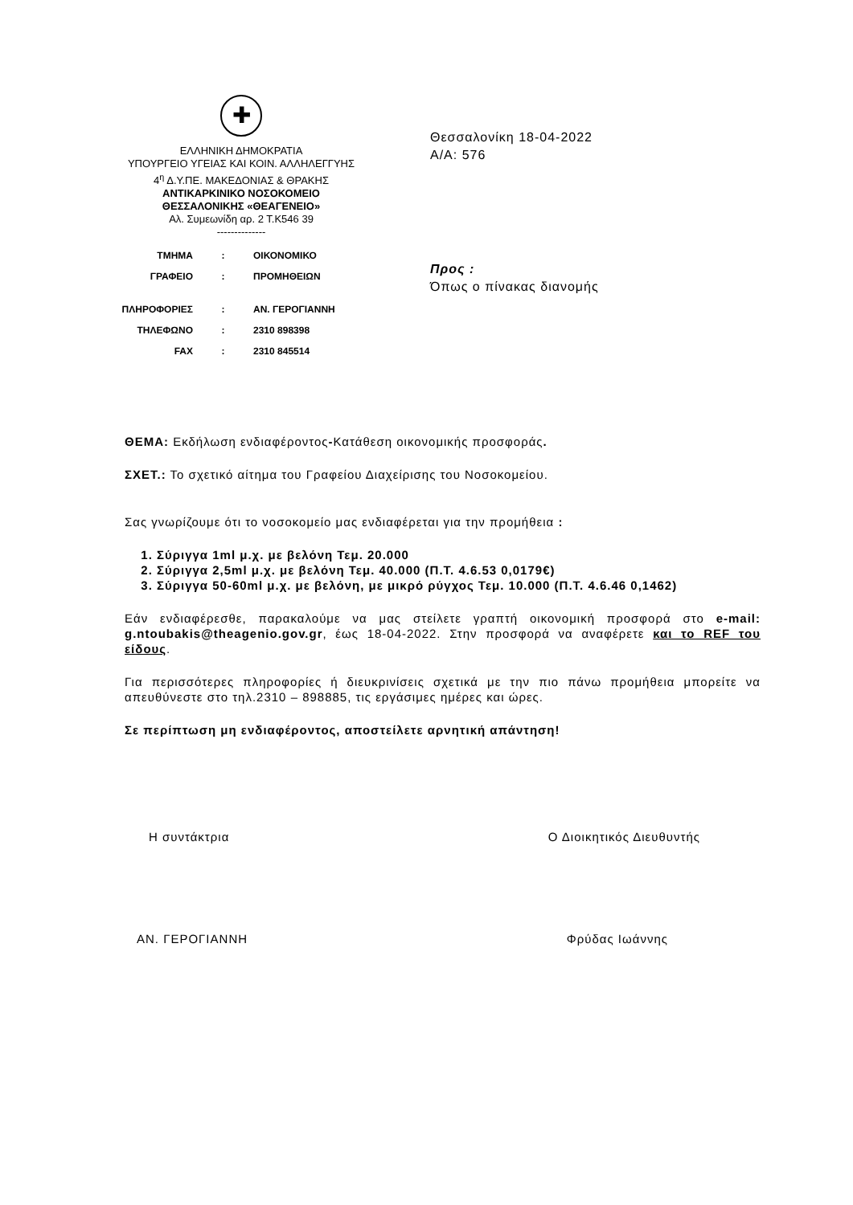✚
ΕΛΛΗΝΙΚΗ ΔΗΜΟΚΡΑΤΙΑ
ΥΠΟΥΡΓΕΙΟ ΥΓΕΙΑΣ ΚΑΙ ΚΟΙΝ. ΑΛΛΗΛΕΓΓΥΗΣ
4<sup>η</sup> Δ.Υ.ΠΕ. ΜΑΚΕΔΟΝΙΑΣ & ΘΡΑΚΗΣ
ΑΝΤΙΚΑΡΚΙΝΙΚΟ ΝΟΣΟΚΟΜΕΙΟ
ΘΕΣΣΑΛΟΝΙΚΗΣ «ΘΕΑΓΕΝΕΙΟ»
Αλ. Συμεωνίδη αρ. 2 Τ.Κ546 39
--------------
| ΤΜΗΜΑ | : | ΟΙΚΟΝΟΜΙΚΟ |
| ΓΡΑΦΕΙΟ | : | ΠΡΟΜΗΘΕΙΩΝ |
| ΠΛΗΡΟΦΟΡΙΕΣ | : | ΑΝ. ΓΕΡΟΓΙΑΝΝΗ |
| ΤΗΛΕΦΩΝΟ | : | 2310 898398 |
| FAX | : | 2310 845514 |
Θεσσαλονίκη 18-04-2022
Α/Α: 576
Προς :
Όπως ο πίνακας διανομής
ΘΕΜΑ: Εκδήλωση ενδιαφέροντος-Κατάθεση οικονομικής προσφοράς.
ΣΧΕΤ.: Το σχετικό αίτημα του Γραφείου Διαχείρισης του Νοσοκομείου.
Σας γνωρίζουμε ότι το νοσοκομείο μας ενδιαφέρεται για την προμήθεια :
1. Σύριγγα 1ml μ.χ. με βελόνη Τεμ. 20.000
2. Σύριγγα 2,5ml μ.χ. με βελόνη Τεμ. 40.000 (Π.Τ. 4.6.53 0,0179€)
3. Σύριγγα 50-60ml μ.χ. με βελόνη, με μικρό ρύγχος Τεμ. 10.000 (Π.Τ. 4.6.46 0,1462)
Εάν ενδιαφέρεσθε, παρακαλούμε να μας στείλετε γραπτή οικονομική προσφορά στο e-mail: g.ntoubakis@theagenio.gov.gr, έως 18-04-2022. Στην προσφορά να αναφέρετε και το REF του είδους.
Για περισσότερες πληροφορίες ή διευκρινίσεις σχετικά με την πιο πάνω προμήθεια μπορείτε να απευθύνεστε στο τηλ.2310 – 898885, τις εργάσιμες ημέρες και ώρες.
Σε περίπτωση μη ενδιαφέροντος, αποστείλετε αρνητική απάντηση!
Η συντάκτρια Ο Διοικητικός Διευθυντής
ΑΝ. ΓΕΡΟΓΙΑΝΝΗ Φρύδας Ιωάννης